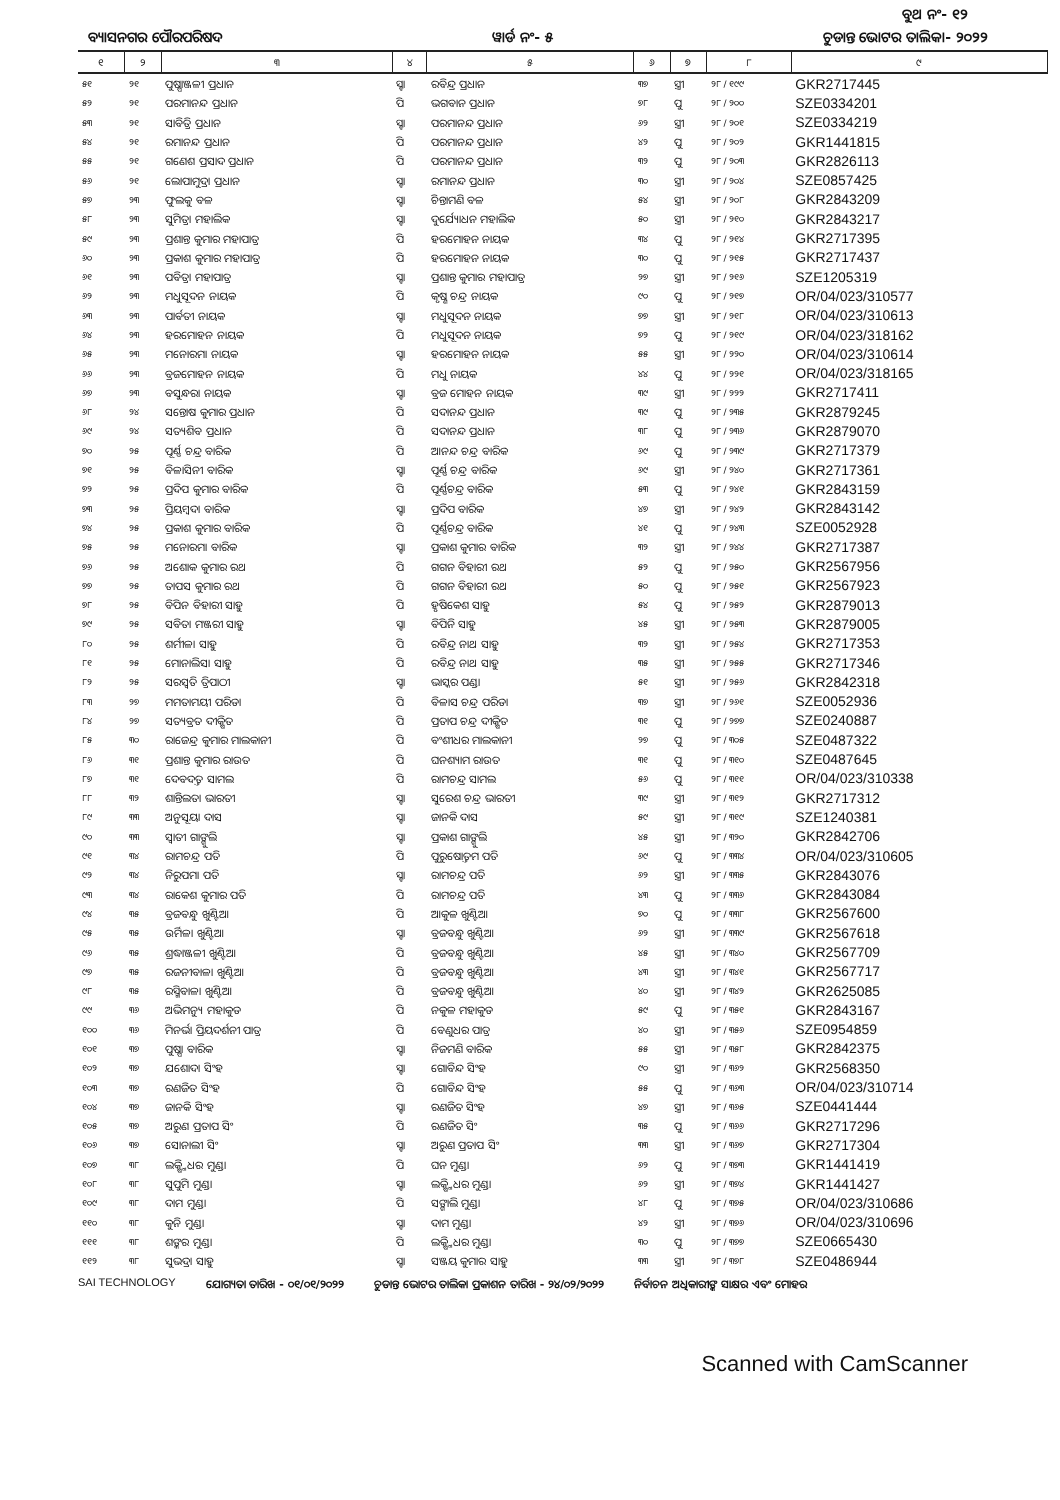ବୁଥ ନଂ- ୧୨
ବ୍ୟାସନଗର ପୌରପରିଷଦ ୱାର୍ଡ ନଂ- ୫ ଚୁଡାନ୍ତ ଭୋଟର ତାଲିକା- ୨୦୨୨
| ୧ | ୨ | ୩ | ୪ | ୫ | ୬ | ୭ | ୮ | ୯ |
| --- | --- | --- | --- | --- | --- | --- | --- | --- |
| ୫୧ | ୨୧ | ପୁଷ୍ପାଞ୍ଜଳୀ ପ୍ରଧାନ | ସ୍ବା | ରବିନ୍ଦ୍ର ପ୍ରଧାନ | ୩୭ | ସ୍ତ୍ରୀ | ୨୮ / ୧୯୯ | GKR2717445 |
| ୫୨ | ୨୧ | ପରମାନନ୍ଦ ପ୍ରଧାନ | ପି | ଭଗବାନ ପ୍ରଧାନ | ୭୮ | ପୁ | ୨୮ / ୨୦୦ | SZE0334201 |
| ୫୩ | ୨୧ | ସାବିତ୍ରି ପ୍ରଧାନ | ସ୍ବା | ପରମାନନ୍ଦ ପ୍ରଧାନ | ୬୨ | ସ୍ତ୍ରୀ | ୨୮ / ୨୦୧ | SZE0334219 |
| ୫୪ | ୨୧ | ରମାନନ୍ଦ ପ୍ରଧାନ | ପି | ପରମାନନ୍ଦ ପ୍ରଧାନ | ୪୨ | ପୁ | ୨୮ / ୨୦୨ | GKR1441815 |
| ୫୫ | ୨୧ | ଗଣେଶ ପ୍ରସାଦ ପ୍ରଧାନ | ପି | ପରମାନନ୍ଦ ପ୍ରଧାନ | ୩୨ | ପୁ | ୨୮ / ୨୦୩ | GKR2826113 |
| ୫୬ | ୨୧ | ଲୋପାମୁଦ୍ରା ପ୍ରଧାନ | ସ୍ବା | ରମାନନ୍ଦ ପ୍ରଧାନ | ୩୦ | ସ୍ତ୍ରୀ | ୨୮ / ୨୦୪ | SZE0857425 |
| ୫୭ | ୨୩ | ଫୁଲକୁ ବଳ | ସ୍ବା | ଚିନ୍ତାମଣି ବଳ | ୫୪ | ସ୍ତ୍ରୀ | ୨୮ / ୨୦୮ | GKR2843209 |
| ୫୮ | ୨୩ | ସୁମିତ୍ରା ମହାଲିକ | ସ୍ବା | ଦୁର୍ଯ୍ୟୋଧନ ମହାଲିକ | ୫୦ | ସ୍ତ୍ରୀ | ୨୮ / ୨୧୦ | GKR2843217 |
| ୫୯ | ୨୩ | ପ୍ରଶାନ୍ତ କୁମାର ମହାପାତ୍ର | ପି | ହରମୋହନ ନାୟକ | ୩୪ | ପୁ | ୨୮ / ୨୧୪ | GKR2717395 |
| ୬୦ | ୨୩ | ପ୍ରକାଶ କୁମାର ମହାପାତ୍ର | ପି | ହରମୋହନ ନାୟକ | ୩୦ | ପୁ | ୨୮ / ୨୧୫ | GKR2717437 |
| ୬୧ | ୨୩ | ପବିତ୍ରା ମହାପାତ୍ର | ସ୍ବା | ପ୍ରଶାନ୍ତ କୁମାର ମହାପାତ୍ର | ୨୭ | ସ୍ତ୍ରୀ | ୨୮ / ୨୧୬ | SZE1205319 |
| ୬୨ | ୨୩ | ମଧୁସୂଦନ ନାୟକ | ପି | କୃଷ୍ଣ ଚନ୍ଦ୍ର ନାୟକ | ୯୦ | ପୁ | ୨୮ / ୨୧୭ | OR/04/023/310577 |
| ୬୩ | ୨୩ | ପାର୍ବତୀ ନାୟକ | ସ୍ବା | ମଧୁସୂଦନ ନାୟକ | ୭୭ | ସ୍ତ୍ରୀ | ୨୮ / ୨୧୮ | OR/04/023/310613 |
| ୬୪ | ୨୩ | ହରମୋହନ ନାୟକ | ପି | ମଧୁସୂଦନ ନାୟକ | ୭୨ | ପୁ | ୨୮ / ୨୧୯ | OR/04/023/318162 |
| ୬୫ | ୨୩ | ମନୋରମା ନାୟକ | ସ୍ବା | ହରମୋହନ ନାୟକ | ୫୫ | ସ୍ତ୍ରୀ | ୨୮ / ୨୨୦ | OR/04/023/310614 |
| ୬୬ | ୨୩ | ବ୍ରଜମୋହନ ନାୟକ | ପି | ମଧୁ ନାୟକ | ୪୪ | ପୁ | ୨୮ / ୨୨୧ | OR/04/023/318165 |
| ୬୭ | ୨୩ | ବସୁନ୍ଧରା ନାୟକ | ସ୍ବା | ବ୍ରଜ ମୋହନ ନାୟକ | ୩୯ | ସ୍ତ୍ରୀ | ୨୮ / ୨୨୨ | GKR2717411 |
| ୬୮ | ୨୪ | ସନ୍ତୋଷ କୁମାର ପ୍ରଧାନ | ପି | ସଦାନନ୍ଦ ପ୍ରଧାନ | ୩୯ | ପୁ | ୨୮ / ୨୩୫ | GKR2879245 |
| ୬୯ | ୨୪ | ସତ୍ୟଶିବ ପ୍ରଧାନ | ପି | ସଦାନନ୍ଦ ପ୍ରଧାନ | ୩୮ | ପୁ | ୨୮ / ୨୩୬ | GKR2879070 |
| ୭୦ | ୨୫ | ପୂର୍ଣ୍ଣ ଚନ୍ଦ୍ର ବାରିକ | ପି | ଆନନ୍ଦ ଚନ୍ଦ୍ର ବାରିକ | ୬୯ | ପୁ | ୨୮ / ୨୩୯ | GKR2717379 |
| ୭୧ | ୨୫ | ବିଳାସିନୀ ବାରିକ | ସ୍ବା | ପୂର୍ଣ୍ଣ ଚନ୍ଦ୍ର ବାରିକ | ୬୯ | ସ୍ତ୍ରୀ | ୨୮ / ୨୪୦ | GKR2717361 |
| ୭୨ | ୨୫ | ପ୍ରଦିପ କୁମାର ବାରିକ | ପି | ପୂର୍ଣ୍ଣଚନ୍ଦ୍ର ବାରିକ | ୫୩ | ପୁ | ୨୮ / ୨୪୧ | GKR2843159 |
| ୭୩ | ୨୫ | ପ୍ରିୟମ୍ବଦା ବାରିକ | ସ୍ବା | ପ୍ରଦିପ ବାରିକ | ୪୭ | ସ୍ତ୍ରୀ | ୨୮ / ୨୪୨ | GKR2843142 |
| ୭୪ | ୨୫ | ପ୍ରକାଶ କୁମାର ବାରିକ | ପି | ପୂର୍ଣ୍ଣଚନ୍ଦ୍ର ବାରିକ | ୪୧ | ପୁ | ୨୮ / ୨୪୩ | SZE0052928 |
| ୭୫ | ୨୫ | ମନୋରମା ବାରିକ | ସ୍ବା | ପ୍ରକାଶ କୁମାର ବାରିକ | ୩୨ | ସ୍ତ୍ରୀ | ୨୮ / ୨୪୪ | GKR2717387 |
| ୭୬ | ୨୫ | ଅଶୋକ କୁମାର ରଥ | ପି | ଗଗନ ବିହାରୀ ରଥ | ୫୨ | ପୁ | ୨୮ / ୨୫୦ | GKR2567956 |
| ୭୭ | ୨୫ | ତାପସ କୁମାର ରଥ | ପି | ଗଗନ ବିହାରୀ ରଥ | ୫୦ | ପୁ | ୨୮ / ୨୫୧ | GKR2567923 |
| ୭୮ | ୨୫ | ବିପିନ ବିହାରୀ ସାହୁ | ପି | ହୃଷିକେଶ ସାହୁ | ୫୪ | ପୁ | ୨୮ / ୨୫୨ | GKR2879013 |
| ୭୯ | ୨୫ | ସବିତା ମଞ୍ଜରୀ ସାହୁ | ସ୍ବା | ବିପିନି ସାହୁ | ୪୫ | ସ୍ତ୍ରୀ | ୨୮ / ୨୫୩ | GKR2879005 |
| ୮୦ | ୨୫ | ଶର୍ମୀଳା ସାହୁ | ପି | ରବିନ୍ଦ୍ର ନାଥ ସାହୁ | ୩୨ | ସ୍ତ୍ରୀ | ୨୮ / ୨୫୪ | GKR2717353 |
| ୮୧ | ୨୫ | ମୋନାଲିସା ସାହୁ | ପି | ରବିନ୍ଦ୍ର ନାଥ ସାହୁ | ୩୫ | ସ୍ତ୍ରୀ | ୨୮ / ୨୫୫ | GKR2717346 |
| ୮୨ | ୨୫ | ସରସ୍ୱତି ତ୍ରିପାଠୀ | ସ୍ବା | ଭାସ୍କର ପଣ୍ଡା | ୫୧ | ସ୍ତ୍ରୀ | ୨୮ / ୨୫୬ | GKR2842318 |
| ୮୩ | ୨୭ | ମମତାମୟୀ ପରିଡା | ପି | ବିଳାସ ଚନ୍ଦ୍ର ପରିଡା | ୩୭ | ସ୍ତ୍ରୀ | ୨୮ / ୨୬୧ | SZE0052936 |
| ୮୪ | ୨୭ | ସତ୍ୟବ୍ରତ ଦୀକ୍ଷିତ | ପି | ପ୍ରତାପ ଚନ୍ଦ୍ର ଦୀକ୍ଷିତ | ୩୧ | ପୁ | ୨୮ / ୨୭୭ | SZE0240887 |
| ୮୫ | ୩୦ | ରାଜେନ୍ଦ୍ର କୁମାର ମାଲକାନୀ | ପି | ବଂଶୀଧର ମାଲକାନୀ | ୨୭ | ପୁ | ୨୮ / ୩୦୫ | SZE0487322 |
| ୮୬ | ୩୧ | ପ୍ରଶାନ୍ତ କୁମାର ରାଉତ | ପି | ଘନଶ୍ୟାମ ରାଉତ | ୩୧ | ପୁ | ୨୮ / ୩୧୦ | SZE0487645 |
| ୮୭ | ୩୧ | ଦେବଦତ୍ତ ସାମଲ | ପି | ରାମଚନ୍ଦ୍ର ସାମଲ | ୫୬ | ପୁ | ୨୮ / ୩୧୧ | OR/04/023/310338 |
| ୮୮ | ୩୨ | ଶାନ୍ତିଲତା ଭାରତୀ | ସ୍ବା | ସୁରେଶ ଚନ୍ଦ୍ର ଭାରତୀ | ୩୯ | ସ୍ତ୍ରୀ | ୨୮ / ୩୧୨ | GKR2717312 |
| ୮୯ | ୩୩ | ଅନୁସୂୟା ଦାସ | ସ୍ବା | ଜାନକି ଦାସ | ୫୯ | ସ୍ତ୍ରୀ | ୨୮ / ୩୧୯ | SZE1240381 |
| ୯୦ | ୩୩ | ସ୍ୱାତୀ ଗାଙ୍ଗୁଲି | ସ୍ବା | ପ୍ରକାଶ ଗାଙ୍ଗୁଲି | ୪୫ | ସ୍ତ୍ରୀ | ୨୮ / ୩୨୦ | GKR2842706 |
| ୯୧ | ୩୪ | ରାମଚନ୍ଦ୍ର ପତି | ପି | ପୁରୁଷୋତ୍ତମ ପତି | ୬୯ | ପୁ | ୨୮ / ୩୩୪ | OR/04/023/310605 |
| ୯୨ | ୩୪ | ନିରୁପମା ପତି | ସ୍ବା | ରାମଚନ୍ଦ୍ର ପତି | ୬୨ | ସ୍ତ୍ରୀ | ୨୮ / ୩୩୫ | GKR2843076 |
| ୯୩ | ୩୪ | ରାକେଶ କୁମାର ପତି | ପି | ରାମଚନ୍ଦ୍ର ପତି | ୪୩ | ପୁ | ୨୮ / ୩୩୬ | GKR2843084 |
| ୯୪ | ୩୫ | ବ୍ରଜବନ୍ଧୁ ଖୁଣ୍ଟିଆ | ପି | ଆକୁଳ ଖୁଣ୍ଟିଆ | ୭୦ | ପୁ | ୨୮ / ୩୩୮ | GKR2567600 |
| ୯୫ | ୩୫ | ଉର୍ମିଳା ଖୁଣ୍ଟିଆ | ସ୍ବା | ବ୍ରଜବନ୍ଧୁ ଖୁଣ୍ଟିଆ | ୬୨ | ସ୍ତ୍ରୀ | ୨୮ / ୩୩୯ | GKR2567618 |
| ୯୬ | ୩୫ | ଶ୍ରଦ୍ଧାଞ୍ଜଳୀ ଖୁଣ୍ଟିଆ | ପି | ବ୍ରଜବନ୍ଧୁ ଖୁଣ୍ଟିଆ | ୪୫ | ସ୍ତ୍ରୀ | ୨୮ / ୩୪୦ | GKR2567709 |
| ୯୭ | ୩୫ | ରଜନୀବାଳା ଖୁଣ୍ଟିଆ | ପି | ବ୍ରଜବନ୍ଧୁ ଖୁଣ୍ଟିଆ | ୪୩ | ସ୍ତ୍ରୀ | ୨୮ / ୩୪୧ | GKR2567717 |
| ୯୮ | ୩୫ | ରସ୍ମିବାଳା ଖୁଣ୍ଟିଆ | ପି | ବ୍ରଜବନ୍ଧୁ ଖୁଣ୍ଟିଆ | ୪୦ | ସ୍ତ୍ରୀ | ୨୮ / ୩୪୨ | GKR2625085 |
| ୯୯ | ୩୬ | ଅଭିମନ୍ୟୁ ମହାକୁଡ | ପି | ନକୁଳ ମହାକୁଡ | ୫୯ | ପୁ | ୨୮ / ୩୫୧ | GKR2843167 |
| ୧୦୦ | ୩୬ | ମିନର୍ଭା ପ୍ରିୟଦର୍ଶନୀ ପାତ୍ର | ପି | ବେଣୁଧର ପାତ୍ର | ୪୦ | ସ୍ତ୍ରୀ | ୨୮ / ୩୫୬ | SZE0954859 |
| ୧୦୧ | ୩୭ | ପୁଷ୍ପା ବାରିକ | ସ୍ବା | ନିଜମଣି ବାରିକ | ୫୫ | ସ୍ତ୍ରୀ | ୨୮ / ୩୫୮ | GKR2842375 |
| ୧୦୨ | ୩୭ | ଯଶୋଦା ସିଂହ | ସ୍ବା | ଗୋବିନ୍ଦ ସିଂହ | ୯୦ | ସ୍ତ୍ରୀ | ୨୮ / ୩୬୨ | GKR2568350 |
| ୧୦୩ | ୩୭ | ରଣଜିତ ସିଂହ | ପି | ଗୋବିନ୍ଦ ସିଂହ | ୫୫ | ପୁ | ୨୮ / ୩୬୩ | OR/04/023/310714 |
| ୧୦୪ | ୩୭ | ଜାନକି ସିଂହ | ସ୍ବା | ରଣଜିତ ସିଂହ | ୪୭ | ସ୍ତ୍ରୀ | ୨୮ / ୩୬୫ | SZE0441444 |
| ୧୦୫ | ୩୭ | ଅରୁଣ ପ୍ରତାପ ସିଂ | ପି | ରଣଜିତ ସିଂ | ୩୫ | ପୁ | ୨୮ / ୩୬୬ | GKR2717296 |
| ୧୦୬ | ୩୭ | ସୋନାଲୀ ସିଂ | ସ୍ବା | ଅରୁଣ ପ୍ରତାପ ସିଂ | ୩୩ | ସ୍ତ୍ରୀ | ୨୮ / ୩୬୭ | GKR2717304 |
| ୧୦୭ | ୩୮ | ଲକ୍ଷ୍ମିଧର ମୁଣ୍ଡା | ପି | ଘନ ମୁଣ୍ଡା | ୬୨ | ପୁ | ୨୮ / ୩୭୩ | GKR1441419 |
| ୧୦୮ | ୩୮ | ସୁପୁମି ମୁଣ୍ଡା | ସ୍ବା | ଲକ୍ଷ୍ମିଧର ମୁଣ୍ଡା | ୬୨ | ସ୍ତ୍ରୀ | ୨୮ / ୩୭୪ | GKR1441427 |
| ୧୦୯ | ୩୮ | ଦାମ ମୁଣ୍ଡା | ପି | ସଙ୍ଗାଲି ମୁଣ୍ଡା | ୪୮ | ପୁ | ୨୮ / ୩୭୫ | OR/04/023/310686 |
| ୧୧୦ | ୩୮ | କୁନି ମୁଣ୍ଡା | ସ୍ବା | ଦାମ ମୁଣ୍ଡା | ୪୨ | ସ୍ତ୍ରୀ | ୨୮ / ୩୭୬ | OR/04/023/310696 |
| ୧୧୧ | ୩୮ | ଶଙ୍କର ମୁଣ୍ଡା | ପି | ଲକ୍ଷ୍ମିଧର ମୁଣ୍ଡା | ୩୦ | ପୁ | ୨୮ / ୩୭୭ | SZE0665430 |
| ୧୧୨ | ୩୮ | ସୁଭଦ୍ରା ସାହୁ | ସ୍ବା | ସଞ୍ଜୟ କୁମାର ସାହୁ | ୩୩ | ସ୍ତ୍ରୀ | ୨୮ / ୩୭୮ | SZE0486944 |
SAI TECHNOLOGY ଯୋଗ୍ୟତା ତାରିଖ - ୦୧/୦୧/୨୦୨୨ ଚୁଡାନ୍ତ ଭୋଟର ତାଲିକା ପ୍ରକାଶନ ତାରିଖ - ୨୪/୦୨/୨୦୨୨ ନିର୍ବାଚନ ଅଧିକାରୀଙ୍କ ସାକ୍ଷର ଏବଂ ମୋହର
Scanned with CamScanner